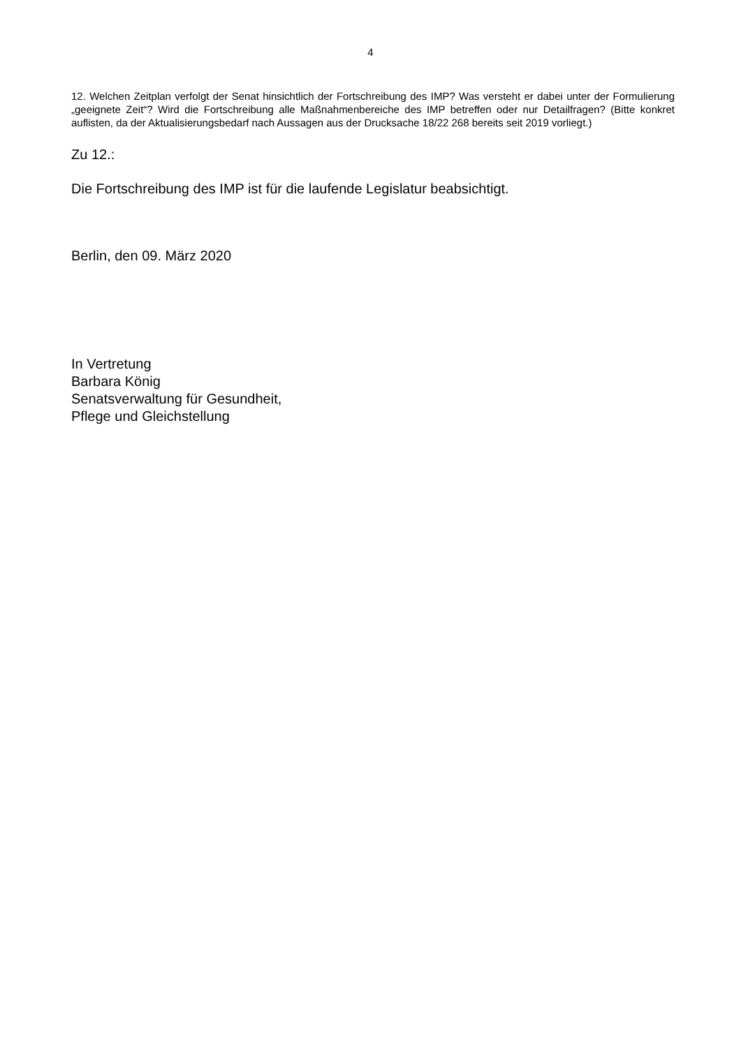4
12. Welchen Zeitplan verfolgt der Senat hinsichtlich der Fortschreibung des IMP? Was versteht er dabei unter der Formulierung „geeignete Zeit“? Wird die Fortschreibung alle Maßnahmenbereiche des IMP betreffen oder nur Detailfragen? (Bitte konkret auflisten, da der Aktualisierungsbedarf nach Aussagen aus der Drucksache 18/22 268 bereits seit 2019 vorliegt.)
Zu 12.:
Die Fortschreibung des IMP ist für die laufende Legislatur beabsichtigt.
Berlin, den 09. März 2020
In Vertretung
Barbara König
Senatsverwaltung für Gesundheit,
Pflege und Gleichstellung